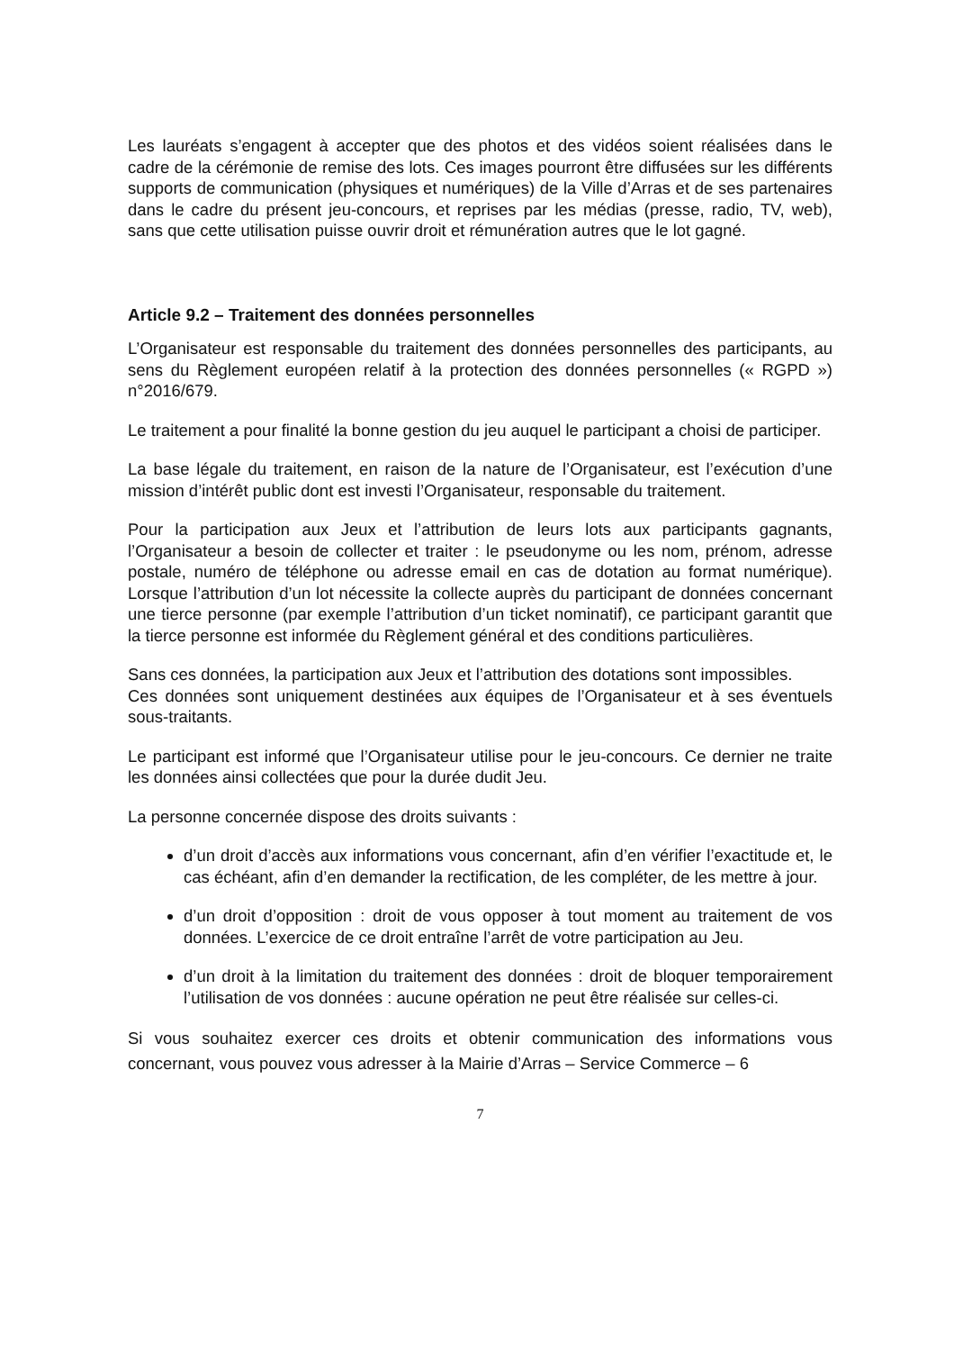Les lauréats s’engagent à accepter que des photos et des vidéos soient réalisées dans le cadre de la cérémonie de remise des lots. Ces images pourront être diffusées sur les différents supports de communication (physiques et numériques) de la Ville d’Arras et de ses partenaires dans le cadre du présent jeu-concours, et reprises par les médias (presse, radio, TV, web), sans que cette utilisation puisse ouvrir droit et rémunération autres que le lot gagné.
Article 9.2 – Traitement des données personnelles
L’Organisateur est responsable du traitement des données personnelles des participants, au sens du Règlement européen relatif à la protection des données personnelles (« RGPD ») n°2016/679.
Le traitement a pour finalité la bonne gestion du jeu auquel le participant a choisi de participer.
La base légale du traitement, en raison de la nature de l’Organisateur, est l’exécution d’une mission d’intérêt public dont est investi l’Organisateur, responsable du traitement.
Pour la participation aux Jeux et l’attribution de leurs lots aux participants gagnants, l’Organisateur a besoin de collecter et traiter : le pseudonyme ou les nom, prénom, adresse postale, numéro de téléphone ou adresse email en cas de dotation au format numérique). Lorsque l’attribution d’un lot nécessite la collecte auprès du participant de données concernant une tierce personne (par exemple l’attribution d’un ticket nominatif), ce participant garantit que la tierce personne est informée du Règlement général et des conditions particulières.
Sans ces données, la participation aux Jeux et l’attribution des dotations sont impossibles.
Ces données sont uniquement destinées aux équipes de l’Organisateur et à ses éventuels sous-traitants.
Le participant est informé que l’Organisateur utilise pour le jeu-concours. Ce dernier ne traite les données ainsi collectées que pour la durée dudit Jeu.
La personne concernée dispose des droits suivants :
d’un droit d’accès aux informations vous concernant, afin d’en vérifier l’exactitude et, le cas échéant, afin d’en demander la rectification, de les compléter, de les mettre à jour.
d’un droit d’opposition : droit de vous opposer à tout moment au traitement de vos données. L’exercice de ce droit entraîne l’arrêt de votre participation au Jeu.
d’un droit à la limitation du traitement des données : droit de bloquer temporairement l’utilisation de vos données : aucune opération ne peut être réalisée sur celles-ci.
Si vous souhaitez exercer ces droits et obtenir communication des informations vous concernant, vous pouvez vous adresser à la Mairie d’Arras – Service Commerce – 6
7